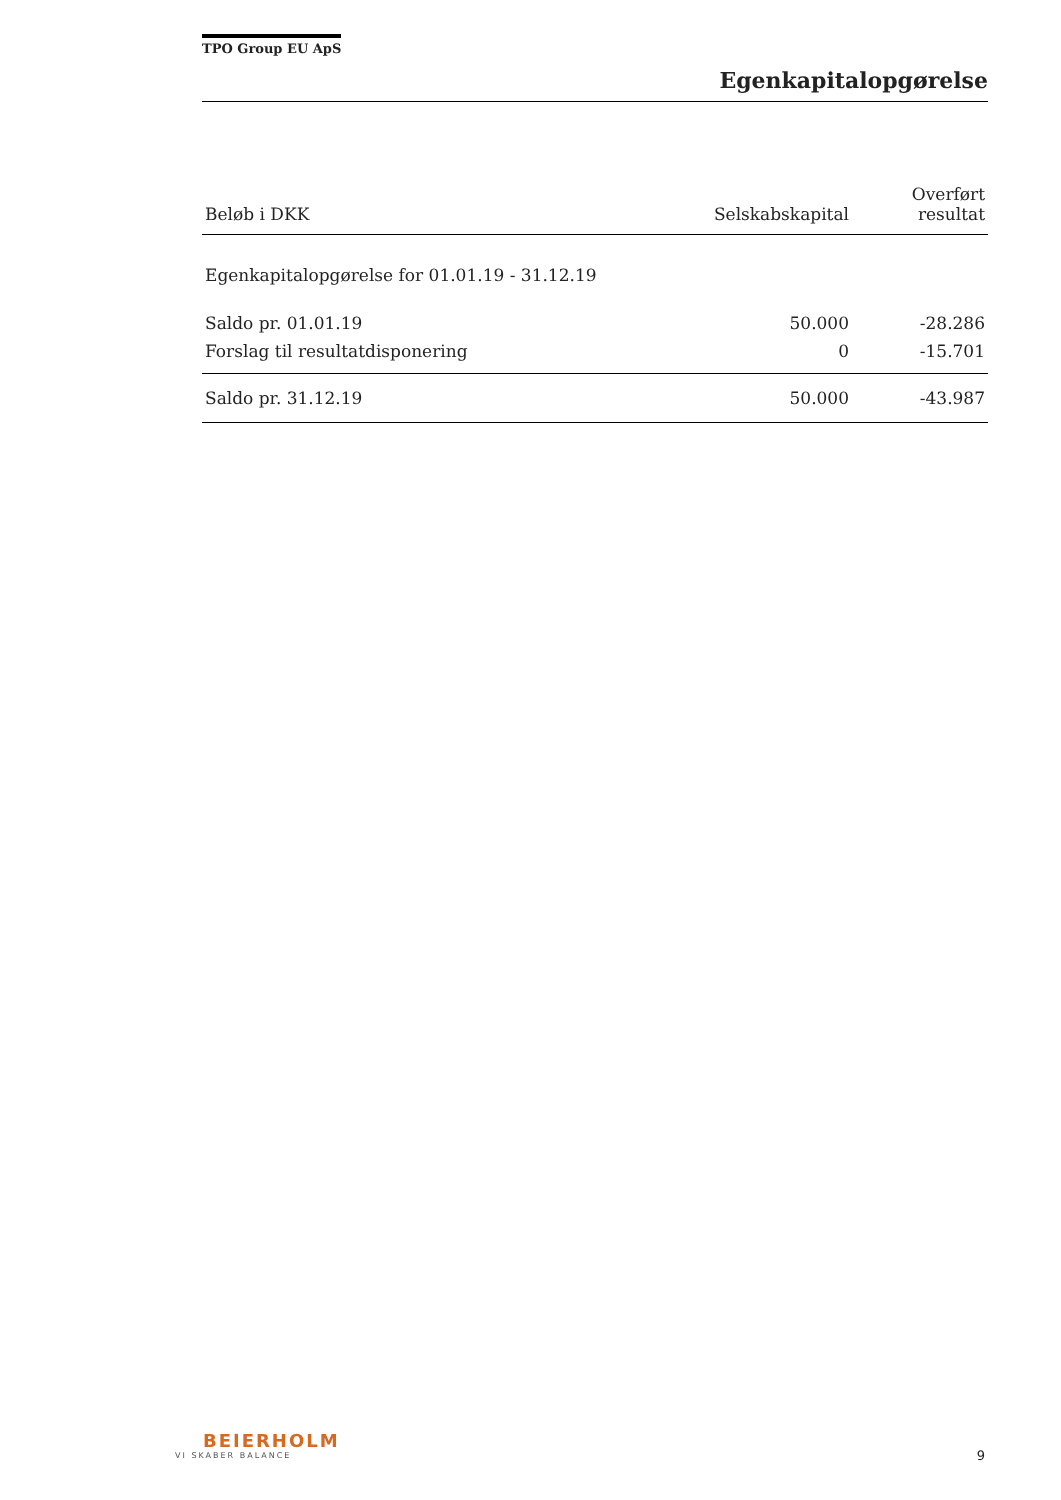TPO Group EU ApS
Egenkapitalopgørelse
| Beløb i DKK | Selskabskapital | Overført resultat |
| --- | --- | --- |
| Egenkapitalopgørelse for 01.01.19 - 31.12.19 | | |
| Saldo pr. 01.01.19 | 50.000 | -28.286 |
| Forslag til resultatdisponering | 0 | -15.701 |
| Saldo pr. 31.12.19 | 50.000 | -43.987 |
BEIERHOLM
VI SKABER BALANCE
9